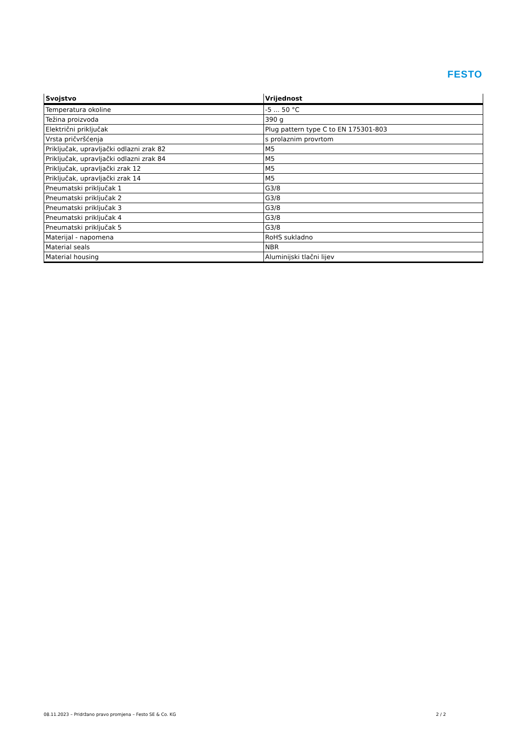FESTO
| Svojstvo | Vrijednost |
| --- | --- |
| Temperatura okoline | -5 ... 50 °C |
| Težina proizvoda | 390 g |
| Električni priključak | Plug pattern type C to EN 175301-803 |
| Vrsta pričvršćenja | s prolaznim provrtom |
| Priključak, upravljački odlazni zrak 82 | M5 |
| Priključak, upravljački odlazni zrak 84 | M5 |
| Priključak, upravljački zrak 12 | M5 |
| Priključak, upravljački zrak 14 | M5 |
| Pneumatski priključak 1 | G3/8 |
| Pneumatski priključak 2 | G3/8 |
| Pneumatski priključak 3 | G3/8 |
| Pneumatski priključak 4 | G3/8 |
| Pneumatski priključak 5 | G3/8 |
| Materijal - napomena | RoHS sukladno |
| Material seals | NBR |
| Material housing | Aluminijski tlačni lijev |
08.11.2023 – Pridržano pravo promjena – Festo SE & Co. KG 2 / 2